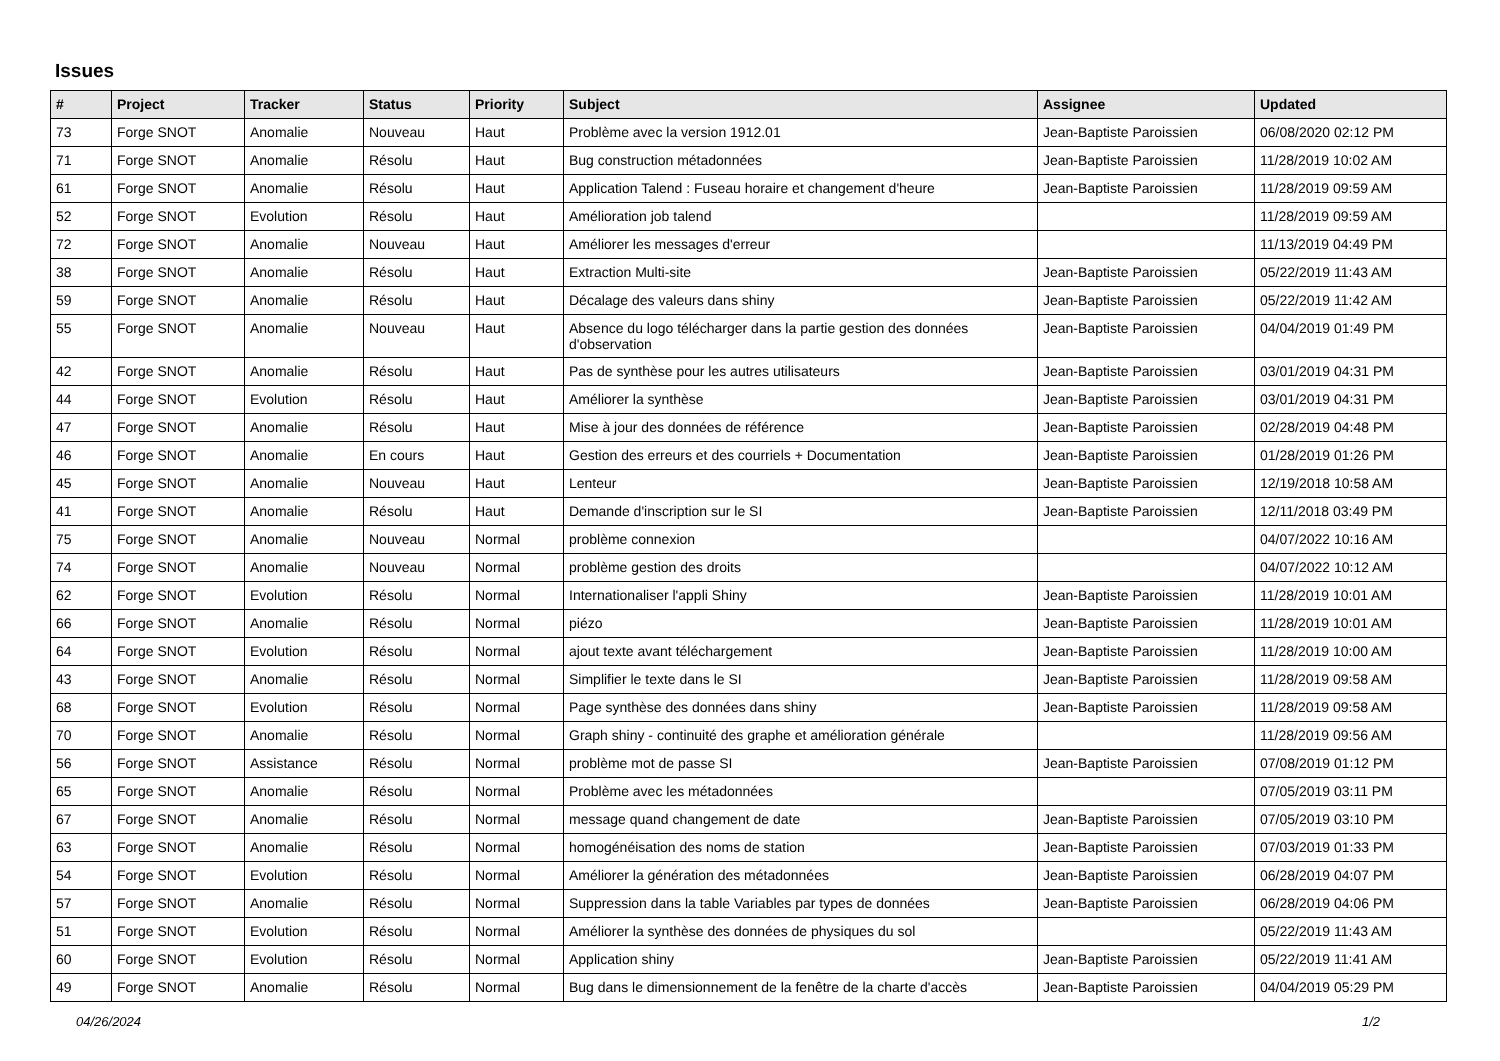Issues
| # | Project | Tracker | Status | Priority | Subject | Assignee | Updated |
| --- | --- | --- | --- | --- | --- | --- | --- |
| 73 | Forge SNOT | Anomalie | Nouveau | Haut | Problème avec la version 1912.01 | Jean-Baptiste Paroissien | 06/08/2020 02:12 PM |
| 71 | Forge SNOT | Anomalie | Résolu | Haut | Bug construction métadonnées | Jean-Baptiste Paroissien | 11/28/2019 10:02 AM |
| 61 | Forge SNOT | Anomalie | Résolu | Haut | Application Talend : Fuseau horaire et changement d'heure | Jean-Baptiste Paroissien | 11/28/2019 09:59 AM |
| 52 | Forge SNOT | Evolution | Résolu | Haut | Amélioration job talend | | 11/28/2019 09:59 AM |
| 72 | Forge SNOT | Anomalie | Nouveau | Haut | Améliorer les messages d'erreur | | 11/13/2019 04:49 PM |
| 38 | Forge SNOT | Anomalie | Résolu | Haut | Extraction Multi-site | Jean-Baptiste Paroissien | 05/22/2019 11:43 AM |
| 59 | Forge SNOT | Anomalie | Résolu | Haut | Décalage des valeurs dans shiny | Jean-Baptiste Paroissien | 05/22/2019 11:42 AM |
| 55 | Forge SNOT | Anomalie | Nouveau | Haut | Absence du logo télécharger dans la partie gestion des données d'observation | Jean-Baptiste Paroissien | 04/04/2019 01:49 PM |
| 42 | Forge SNOT | Anomalie | Résolu | Haut | Pas de synthèse pour les autres utilisateurs | Jean-Baptiste Paroissien | 03/01/2019 04:31 PM |
| 44 | Forge SNOT | Evolution | Résolu | Haut | Améliorer la synthèse | Jean-Baptiste Paroissien | 03/01/2019 04:31 PM |
| 47 | Forge SNOT | Anomalie | Résolu | Haut | Mise à jour des données de référence | Jean-Baptiste Paroissien | 02/28/2019 04:48 PM |
| 46 | Forge SNOT | Anomalie | En cours | Haut | Gestion des erreurs et des courriels + Documentation | Jean-Baptiste Paroissien | 01/28/2019 01:26 PM |
| 45 | Forge SNOT | Anomalie | Nouveau | Haut | Lenteur | Jean-Baptiste Paroissien | 12/19/2018 10:58 AM |
| 41 | Forge SNOT | Anomalie | Résolu | Haut | Demande d'inscription sur le SI | Jean-Baptiste Paroissien | 12/11/2018 03:49 PM |
| 75 | Forge SNOT | Anomalie | Nouveau | Normal | problème connexion | | 04/07/2022 10:16 AM |
| 74 | Forge SNOT | Anomalie | Nouveau | Normal | problème gestion des droits | | 04/07/2022 10:12 AM |
| 62 | Forge SNOT | Evolution | Résolu | Normal | Internationaliser l'appli Shiny | Jean-Baptiste Paroissien | 11/28/2019 10:01 AM |
| 66 | Forge SNOT | Anomalie | Résolu | Normal | piézo | Jean-Baptiste Paroissien | 11/28/2019 10:01 AM |
| 64 | Forge SNOT | Evolution | Résolu | Normal | ajout texte avant téléchargement | Jean-Baptiste Paroissien | 11/28/2019 10:00 AM |
| 43 | Forge SNOT | Anomalie | Résolu | Normal | Simplifier le texte dans le SI | Jean-Baptiste Paroissien | 11/28/2019 09:58 AM |
| 68 | Forge SNOT | Evolution | Résolu | Normal | Page synthèse des données dans shiny | Jean-Baptiste Paroissien | 11/28/2019 09:58 AM |
| 70 | Forge SNOT | Anomalie | Résolu | Normal | Graph shiny - continuité des graphe et amélioration générale | | 11/28/2019 09:56 AM |
| 56 | Forge SNOT | Assistance | Résolu | Normal | problème mot de passe SI | Jean-Baptiste Paroissien | 07/08/2019 01:12 PM |
| 65 | Forge SNOT | Anomalie | Résolu | Normal | Problème avec les métadonnées | | 07/05/2019 03:11 PM |
| 67 | Forge SNOT | Anomalie | Résolu | Normal | message quand changement de date | Jean-Baptiste Paroissien | 07/05/2019 03:10 PM |
| 63 | Forge SNOT | Anomalie | Résolu | Normal | homogénéisation des noms de station | Jean-Baptiste Paroissien | 07/03/2019 01:33 PM |
| 54 | Forge SNOT | Evolution | Résolu | Normal | Améliorer la génération des métadonnées | Jean-Baptiste Paroissien | 06/28/2019 04:07 PM |
| 57 | Forge SNOT | Anomalie | Résolu | Normal | Suppression dans la table Variables par types de données | Jean-Baptiste Paroissien | 06/28/2019 04:06 PM |
| 51 | Forge SNOT | Evolution | Résolu | Normal | Améliorer la synthèse des données de physiques du sol | | 05/22/2019 11:43 AM |
| 60 | Forge SNOT | Evolution | Résolu | Normal | Application shiny | Jean-Baptiste Paroissien | 05/22/2019 11:41 AM |
| 49 | Forge SNOT | Anomalie | Résolu | Normal | Bug dans le dimensionnement de la fenêtre de la charte d'accès | Jean-Baptiste Paroissien | 04/04/2019 05:29 PM |
04/26/2024 1/2